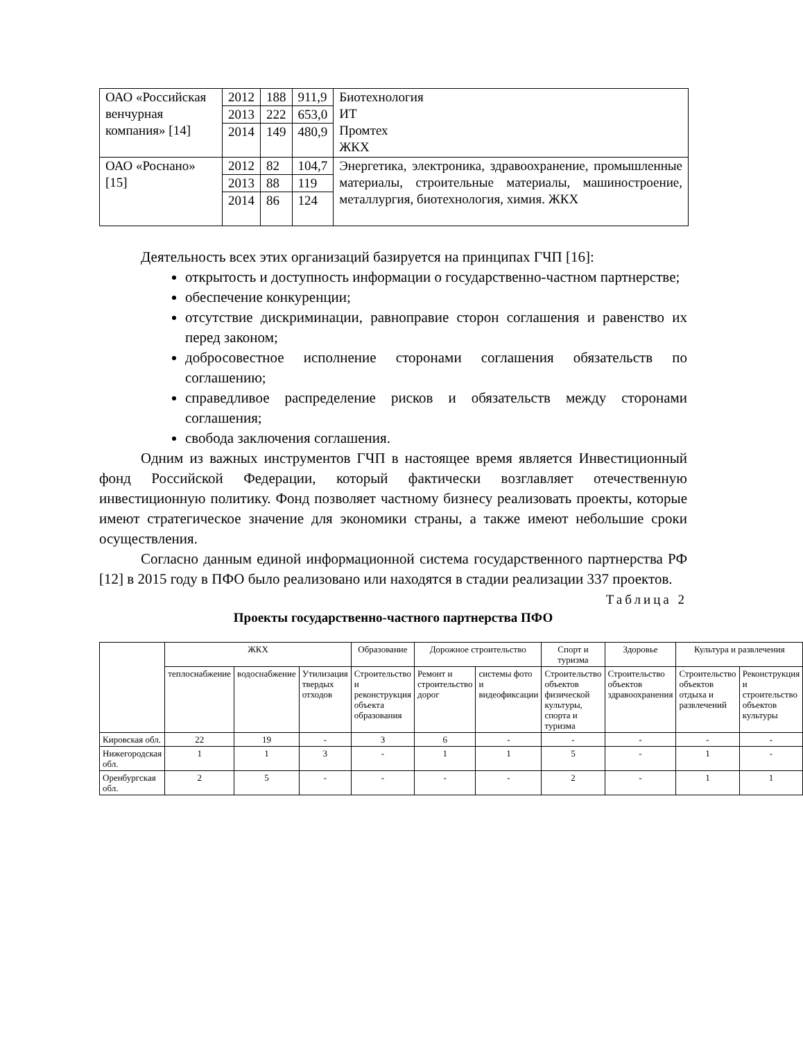| ОАО «Российская венчурная компания» [14] | 2012 | 188 | 911,9 | Биотехнология ИТ Промтех ЖКХ |
| | 2013 | 222 | 653,0 | |
| | 2014 | 149 | 480,9 | |
| ОАО «Роснано» [15] | 2012 | 82 | 104,7 | Энергетика, электроника, здравоохранение, промышленные материалы, строительные материалы, машиностроение, металлургия, биотехнология, химия. ЖКХ |
| | 2013 | 88 | 119 | |
| | 2014 | 86 | 124 | |
Деятельность всех этих организаций базируется на принципах ГЧП [16]:
открытость и доступность информации о государственно-частном партнерстве;
обеспечение конкуренции;
отсутствие дискриминации, равноправие сторон соглашения и равенство их перед законом;
добросовестное исполнение сторонами соглашения обязательств по соглашению;
справедливое распределение рисков и обязательств между сторонами соглашения;
свобода заключения соглашения.
Одним из важных инструментов ГЧП в настоящее время является Инвестиционный фонд Российской Федерации, который фактически возглавляет отечественную инвестиционную политику. Фонд позволяет частному бизнесу реализовать проекты, которые имеют стратегическое значение для экономики страны, а также имеют небольшие сроки осуществления.
Согласно данным единой информационной система государственного партнерства РФ [12] в 2015 году в ПФО было реализовано или находятся в стадии реализации 337 проектов.
Таблица 2
Проекты государственно-частного партнерства ПФО
| | ЖКХ | | | Образование | Дорожное строительство | | Спорт и туризма | Здоровье | Культура и развлечения | |
| | теплоснабжение | водоснабжение | Утилизация твердых отходов | Строительство и реконструкция объекта образования | Ремонт и строительство дорог | системы фото и видеофиксации | Строительство объектов физической культуры, спорта и туризма | Строительство объектов здравоохранения | Строительство объектов отдыха и развлечений | Реконструкция и строительство объектов культуры |
| Кировская обл. | 22 | 19 | - | 3 | 6 | - | - | - | - | - |
| Нижегородская обл. | 1 | 1 | 3 | - | 1 | 1 | 5 | - | 1 | - |
| Оренбургская обл. | 2 | 5 | - | - | - | - | 2 | - | 1 | 1 |